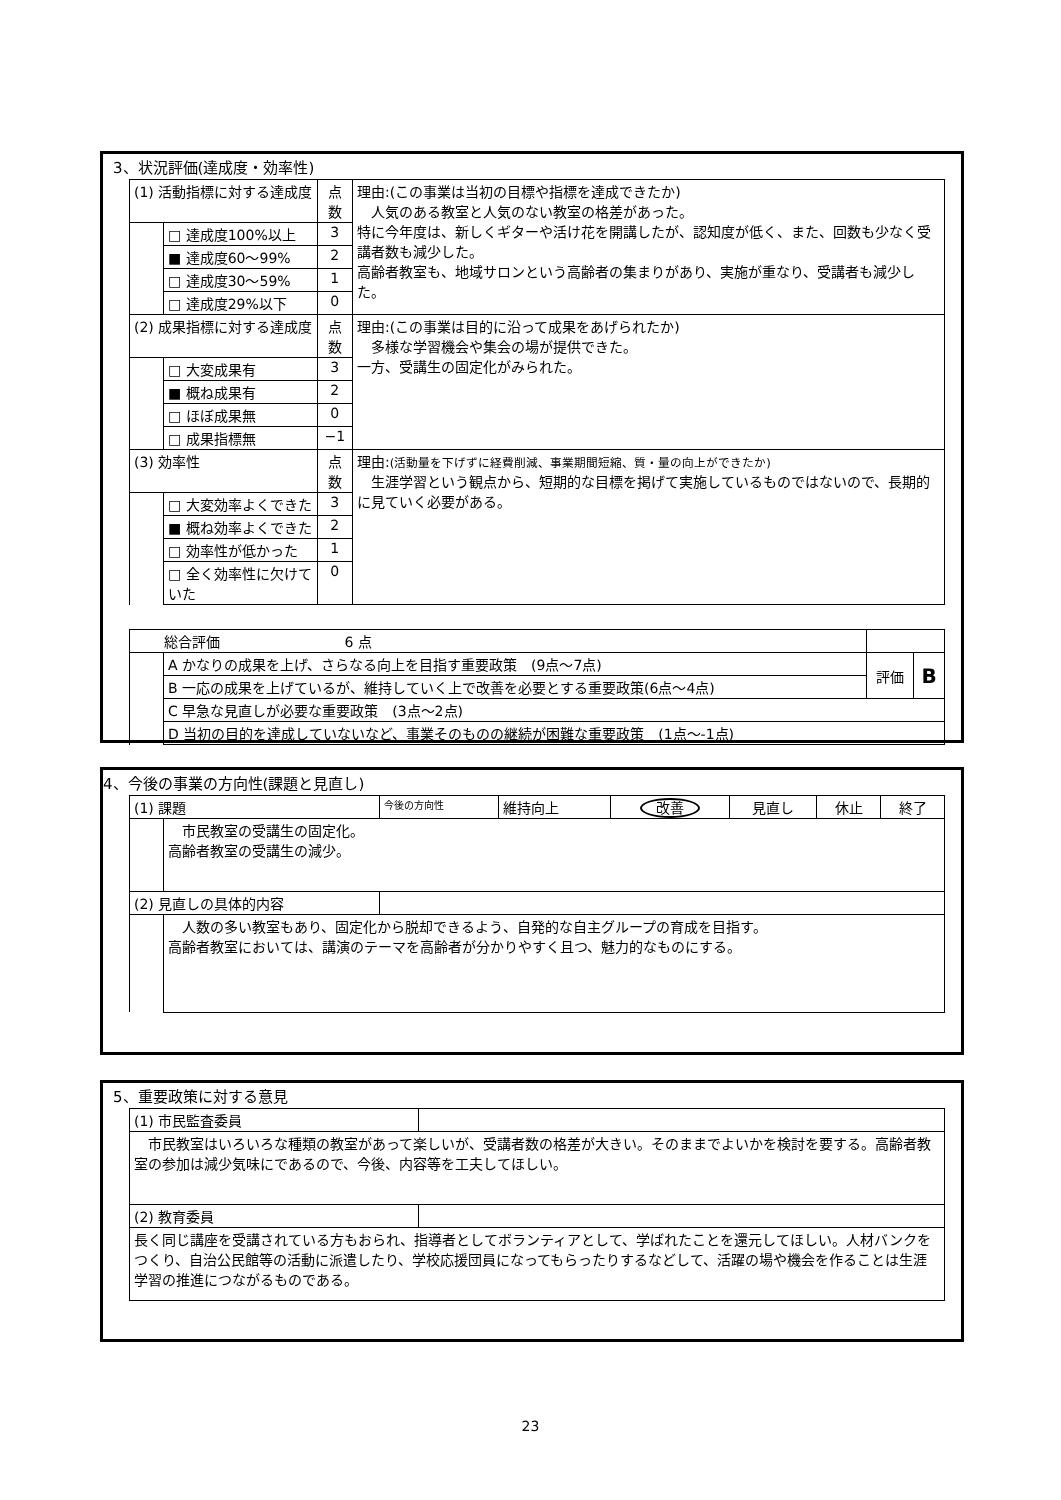3、状況評価(達成度・効率性)
| (1) 活動指標に対する達成度 | | 点数 | 理由:(この事業は当初の目標や指標を達成できたか) 人気のある教室と人気のない教室の格差があった。 特に今年度は、新しくギターや活け花を開講したが、認知度が低く、また、回数も少なく受講者数も減少した。 高齢者教室も、地域サロンという高齢者の集まりがあり、実施が重なり、受講者も減少した。 |
| | □ 達成度100%以上 | 3 | |
| | ■ 達成度60～99% | 2 | |
| | □ 達成度30～59% | 1 | |
| | □ 達成度29%以下 | 0 | |
| (2) 成果指標に対する達成度 | | 点数 | 理由:(この事業は目的に沿って成果をあげられたか) 多様な学習機会や集会の場が提供できた。 一方、受講生の固定化がみられた。 |
| | □ 大変成果有 | 3 | |
| | ■ 概ね成果有 | 2 | |
| | □ ほぼ成果無 | 0 | |
| | □ 成果指標無 | −1 | |
| (3) 効率性 | | 点数 | 理由: (活動量を下げずに経費削減、事業期間短縮、質・量の向上ができたか) 生涯学習という観点から、短期的な目標を掲げて実施しているものではないので、長期的に見ていく必要がある。 |
| | □ 大変効率よくできた | 3 | |
| | ■ 概ね効率よくできた | 2 | |
| | □ 効率性が低かった | 1 | |
| | □ 全く効率性に欠けていた | 0 | |
| 総合評価 6 点 | | | |
| | A かなりの成果を上げ、さらなる向上を目指す重要政策 (9点～7点) | 評価 | B |
| | B 一応の成果を上げているが、維持していく上で改善を必要とする重要政策(6点～4点) | | |
| | C 早急な見直しが必要な重要政策 (3点～2点) | | |
| | D 当初の目的を達成していないなど、事業そのものの継続が困難な重要政策 (1点～-1点) | | |
4、今後の事業の方向性(課題と見直し)
| (1) 課題 | | 今後の方向性 | 維持向上 | 改善 | 見直し | 休止 | 終了 |
| | 市民教室の受講生の固定化。 高齢者教室の受講生の減少。 | | | | | | |
| (2) 見直しの具体的内容 | | | | | | | |
| | 人数の多い教室もあり、固定化から脱却できるよう、自発的な自主グループの育成を目指す。 高齢者教室においては、講演のテーマを高齢者が分かりやすく且つ、魅力的なものにする。 | | | | | | |
5、重要政策に対する意見
| (1) 市民監査委員 | |
| 市民教室はいろいろな種類の教室があって楽しいが、受講者数の格差が大きい。そのままでよいかを検討を要する。高齢者教室の参加は減少気味にであるので、今後、内容等を工夫してほしい。 | |
| (2) 教育委員 | |
| 長く同じ講座を受講されている方もおられ、指導者としてボランティアとして、学ばれたことを還元してほしい。人材バンクをつくり、自治公民館等の活動に派遣したり、学校応援団員になってもらったりするなどして、活躍の場や機会を作ることは生涯学習の推進につながるものである。 | |
23